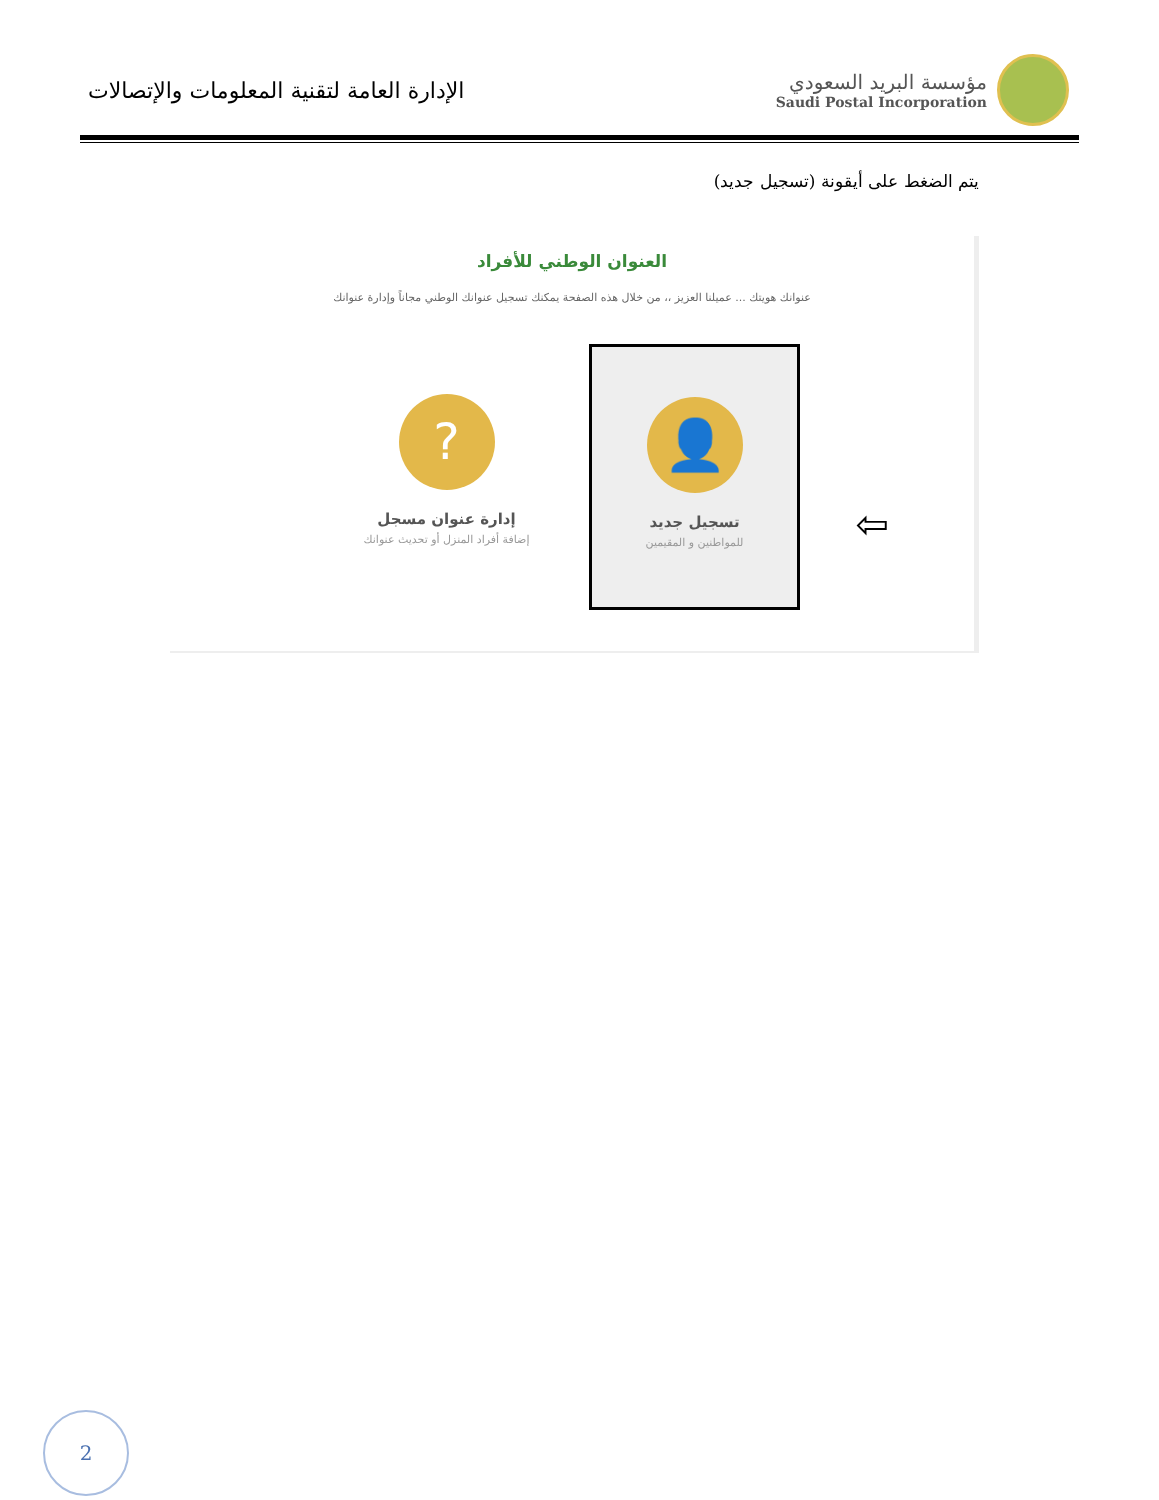الإدارة العامة لتقنية المعلومات والإتصالات
مؤسسة البريد السعودي
Saudi Postal Incorporation
يتم الضغط على أيقونة (تسجيل جديد)
العنوان الوطني للأفراد
عنوانك هويتك ... عميلنا العزيز ،، من خلال هذه الصفحة يمكنك تسجيل عنوانك الوطني مجاناً وإدارة عنوانك
👤
تسجيل جديد
للمواطنين و المقيمين
?
إدارة عنوان مسجل
إضافة أفراد المنزل أو تحديث عنوانك
⇦
2